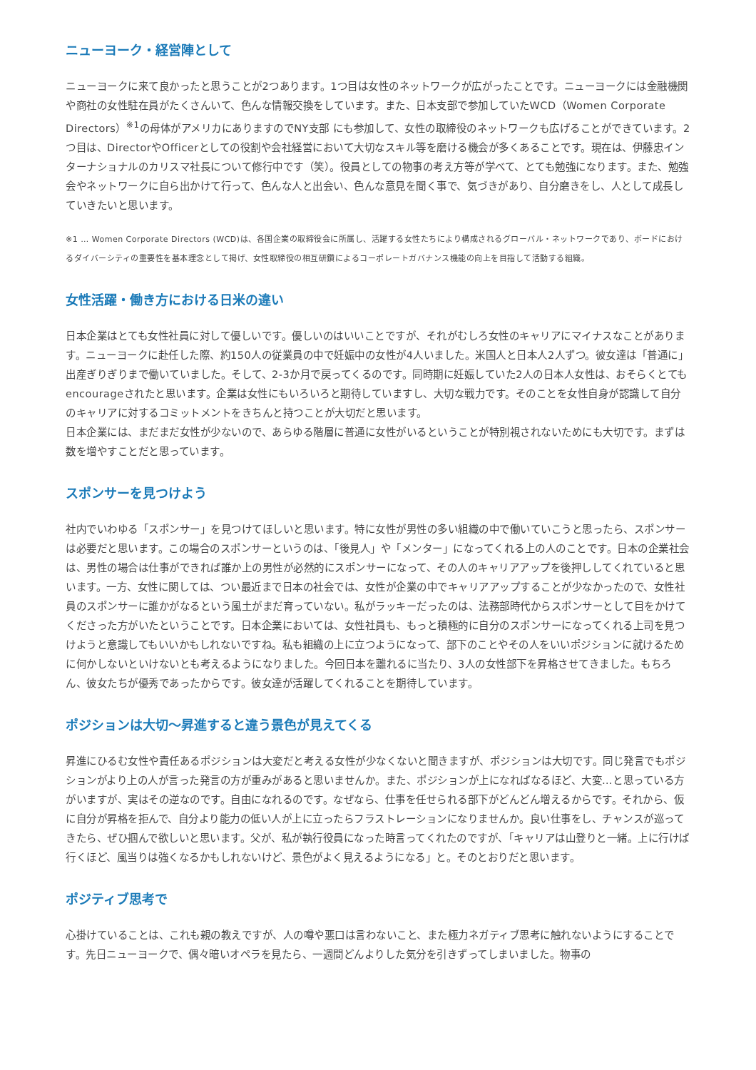ニューヨーク・経営陣として
ニューヨークに来て良かったと思うことが2つあります。1つ目は女性のネットワークが広がったことです。ニューヨークには金融機関や商社の女性駐在員がたくさんいて、色んな情報交換をしています。また、日本支部で参加していたWCD（Women Corporate Directors）<sup>※1</sup>の母体がアメリカにありますのでNY支部 にも参加して、女性の取締役のネットワークも広げることができています。2つ目は、DirectorやOfficerとしての役割や会社経営において大切なスキル等を磨ける機会が多くあることです。現在は、伊藤忠インターナショナルのカリスマ社長について修行中です（笑）。役員としての物事の考え方等が学べて、とても勉強になります。また、勉強会やネットワークに自ら出かけて行って、色んな人と出会い、色んな意見を聞く事で、気づきがあり、自分磨きをし、人として成長していきたいと思います。
※1 … Women Corporate Directors (WCD)は、各国企業の取締役会に所属し、活躍する女性たちにより構成されるグローバル・ネットワークであり、ボードにおけるダイバーシティの重要性を基本理念として掲げ、女性取締役の相互研鑽によるコーポレートガバナンス機能の向上を目指して活動する組織。
女性活躍・働き方における日米の違い
日本企業はとても女性社員に対して優しいです。優しいのはいいことですが、それがむしろ女性のキャリアにマイナスなことがあります。ニューヨークに赴任した際、約150人の従業員の中で妊娠中の女性が4人いました。米国人と日本人2人ずつ。彼女達は「普通に」出産ぎりぎりまで働いていました。そして、2-3か月で戻ってくるのです。同時期に妊娠していた2人の日本人女性は、おそらくとてもencourageされたと思います。企業は女性にもいろいろと期待していますし、大切な戦力です。そのことを女性自身が認識して自分のキャリアに対するコミットメントをきちんと持つことが大切だと思います。
日本企業には、まだまだ女性が少ないので、あらゆる階層に普通に女性がいるということが特別視されないためにも大切です。まずは数を増やすことだと思っています。
スポンサーを見つけよう
社内でいわゆる「スポンサー」を見つけてほしいと思います。特に女性が男性の多い組織の中で働いていこうと思ったら、スポンサーは必要だと思います。この場合のスポンサーというのは、「後見人」や「メンター」になってくれる上の人のことです。日本の企業社会は、男性の場合は仕事ができれば誰か上の男性が必然的にスポンサーになって、その人のキャリアアップを後押ししてくれていると思います。一方、女性に関しては、つい最近まで日本の社会では、女性が企業の中でキャリアアップすることが少なかったので、女性社員のスポンサーに誰かがなるという風土がまだ育っていない。私がラッキーだったのは、法務部時代からスポンサーとして目をかけてくださった方がいたということです。日本企業においては、女性社員も、もっと積極的に自分のスポンサーになってくれる上司を見つけようと意識してもいいかもしれないですね。私も組織の上に立つようになって、部下のことやその人をいいポジションに就けるために何かしないといけないとも考えるようになりました。今回日本を離れるに当たり、3人の女性部下を昇格させてきました。もちろん、彼女たちが優秀であったからです。彼女達が活躍してくれることを期待しています。
ポジションは大切～昇進すると違う景色が見えてくる
昇進にひるむ女性や責任あるポジションは大変だと考える女性が少なくないと聞きますが、ポジションは大切です。同じ発言でもポジションがより上の人が言った発言の方が重みがあると思いませんか。また、ポジションが上になればなるほど、大変…と思っている方がいますが、実はその逆なのです。自由になれるのです。なぜなら、仕事を任せられる部下がどんどん増えるからです。それから、仮に自分が昇格を拒んで、自分より能力の低い人が上に立ったらフラストレーションになりませんか。良い仕事をし、チャンスが巡ってきたら、ぜひ掴んで欲しいと思います。父が、私が執行役員になった時言ってくれたのですが、「キャリアは山登りと一緒。上に行けば行くほど、風当りは強くなるかもしれないけど、景色がよく見えるようになる」と。そのとおりだと思います。
ポジティブ思考で
心掛けていることは、これも親の教えですが、人の噂や悪口は言わないこと、また極力ネガティブ思考に触れないようにすることです。先日ニューヨークで、偶々暗いオペラを見たら、一週間どんよりした気分を引きずってしまいました。物事の